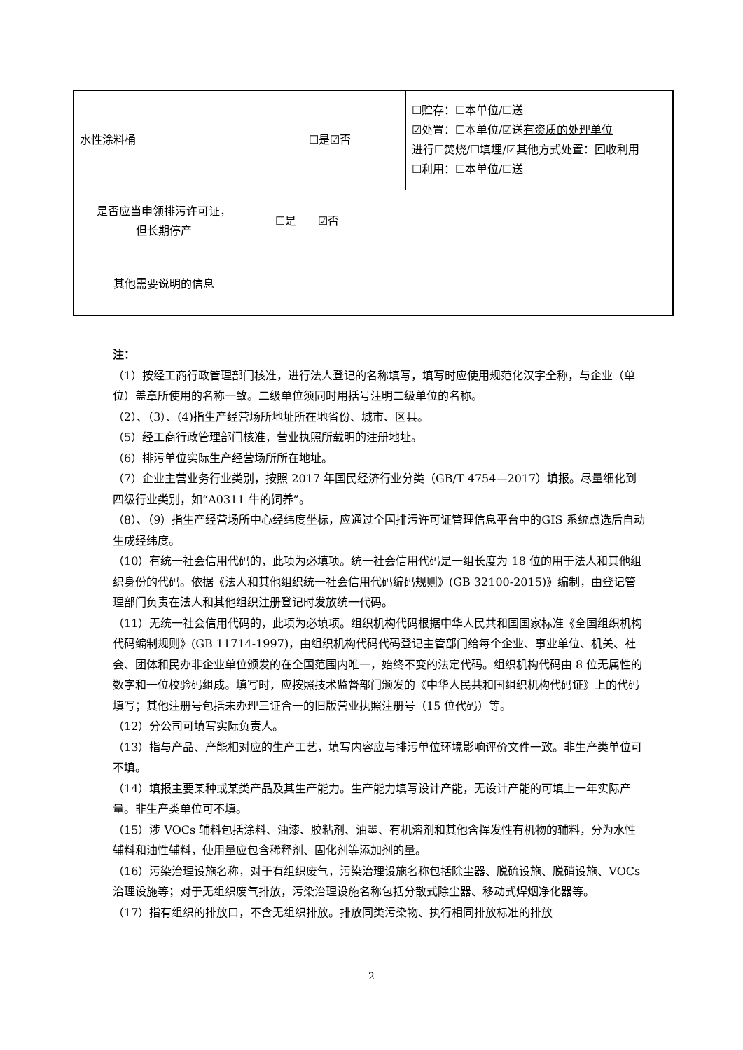| 水性涂料桶 | ☐是☑否 | ☐贮存：☐本单位/☐送 ☑处置：☐本单位/☑送 有资质的处理单位 进行☐焚烧/☐填埋/☑其他方式处置：回收利用 ☐利用：☐本单位/☐送 |
| 是否应当申领排污许可证， 但长期停产 | ☐是 ☑否 | |
| 其他需要说明的信息 | | |
注：
（1）按经工商行政管理部门核准，进行法人登记的名称填写，填写时应使用规范化汉字全称，与企业（单位）盖章所使用的名称一致。二级单位须同时用括号注明二级单位的名称。
（2）、（3）、(4)指生产经营场所地址所在地省份、城市、区县。
（5）经工商行政管理部门核准，营业执照所载明的注册地址。
（6）排污单位实际生产经营场所所在地址。
（7）企业主营业务行业类别，按照 2017 年国民经济行业分类（GB/T 4754—2017）填报。尽量细化到四级行业类别，如“A0311 牛的饲养”。
（8）、（9）指生产经营场所中心经纬度坐标，应通过全国排污许可证管理信息平台中的GIS 系统点选后自动生成经纬度。
（10）有统一社会信用代码的，此项为必填项。统一社会信用代码是一组长度为 18 位的用于法人和其他组织身份的代码。依据《法人和其他组织统一社会信用代码编码规则》(GB 32100-2015)》编制，由登记管理部门负责在法人和其他组织注册登记时发放统一代码。
（11）无统一社会信用代码的，此项为必填项。组织机构代码根据中华人民共和国国家标准《全国组织机构代码编制规则》(GB 11714-1997)，由组织机构代码代码登记主管部门给每个企业、事业单位、机关、社会、团体和民办非企业单位颁发的在全国范围内唯一，始终不变的法定代码。组织机构代码由 8 位无属性的数字和一位校验码组成。填写时，应按照技术监督部门颁发的《中华人民共和国组织机构代码证》上的代码填写；其他注册号包括未办理三证合一的旧版营业执照注册号（15 位代码）等。
（12）分公司可填写实际负责人。
（13）指与产品、产能相对应的生产工艺，填写内容应与排污单位环境影响评价文件一致。非生产类单位可不填。
（14）填报主要某种或某类产品及其生产能力。生产能力填写设计产能，无设计产能的可填上一年实际产量。非生产类单位可不填。
（15）涉 VOCs 辅料包括涂料、油漆、胶粘剂、油墨、有机溶剂和其他含挥发性有机物的辅料，分为水性辅料和油性辅料，使用量应包含稀释剂、固化剂等添加剂的量。
（16）污染治理设施名称，对于有组织废气，污染治理设施名称包括除尘器、脱硫设施、脱硝设施、VOCs 治理设施等；对于无组织废气排放，污染治理设施名称包括分散式除尘器、移动式焊烟净化器等。
（17）指有组织的排放口，不含无组织排放。排放同类污染物、执行相同排放标准的排放
2